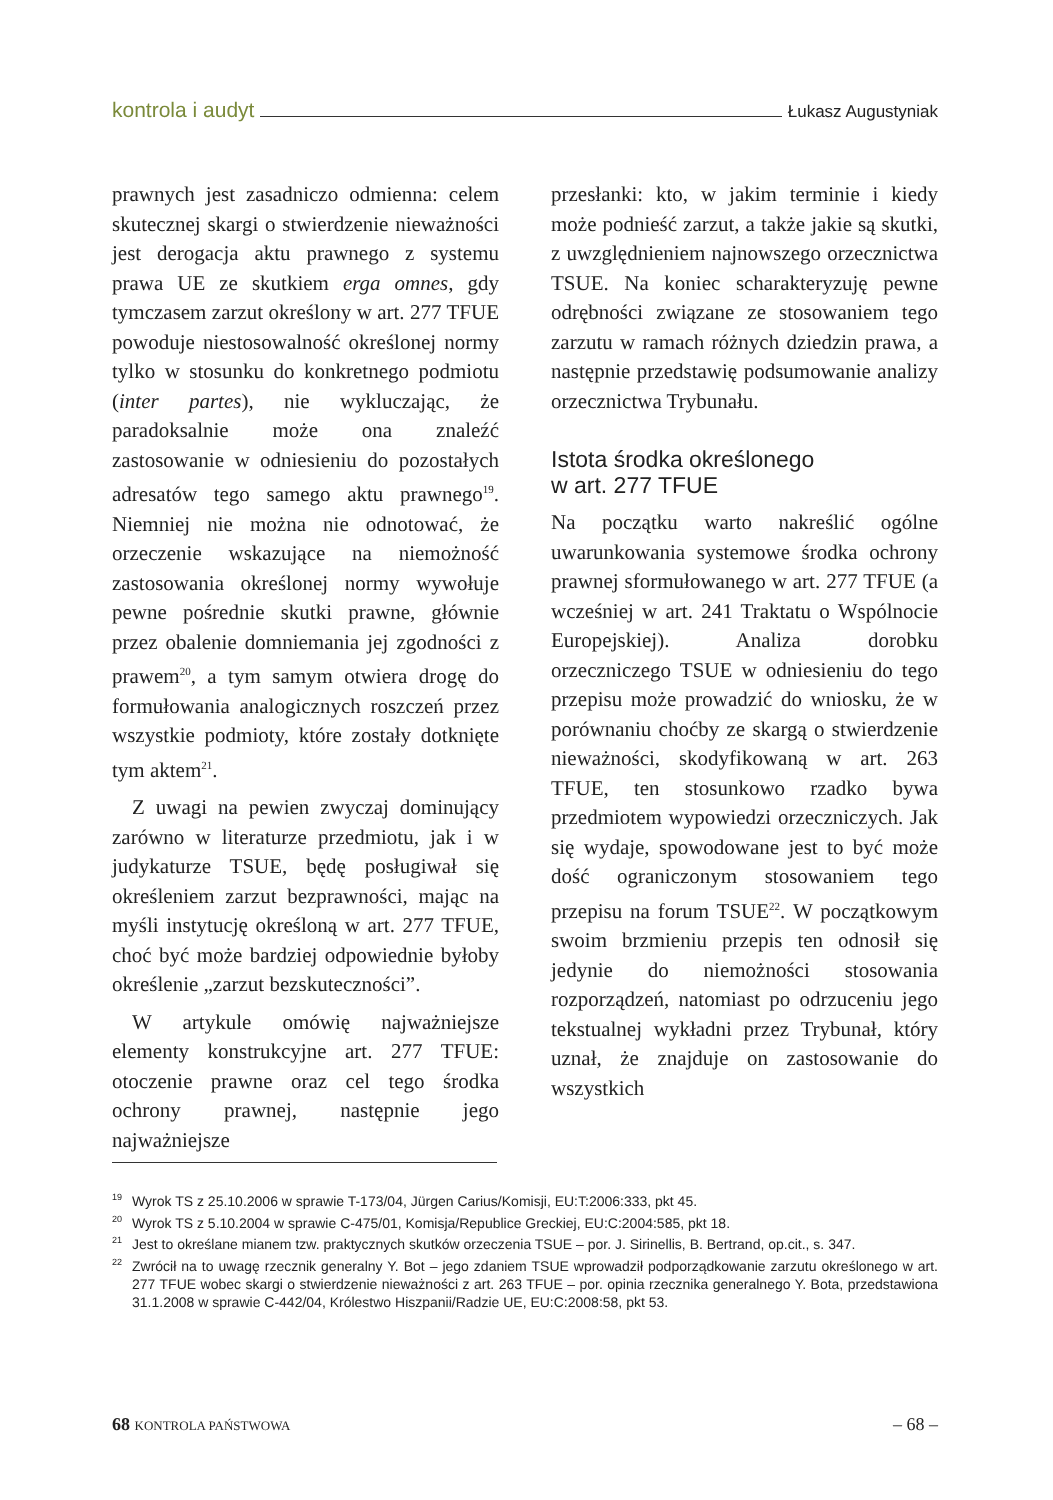kontrola i audyt Łukasz Augustyniak
prawnych jest zasadniczo odmienna: celem skutecznej skargi o stwierdzenie nieważności jest derogacja aktu prawnego z systemu prawa UE ze skutkiem erga omnes, gdy tymczasem zarzut określony w art. 277 TFUE powoduje niestosowalność określonej normy tylko w stosunku do konkretnego podmiotu (inter partes), nie wykluczając, że paradoksalnie może ona znaleźć zastosowanie w odniesieniu do pozostałych adresatów tego samego aktu prawnego<sup>19</sup>. Niemniej nie można nie odnotować, że orzeczenie wskazujące na niemożność zastosowania określonej normy wywołuje pewne pośrednie skutki prawne, głównie przez obalenie domniemania jej zgodności z prawem<sup>20</sup>, a tym samym otwiera drogę do formułowania analogicznych roszczeń przez wszystkie podmioty, które zostały dotknięte tym aktem<sup>21</sup>.
Z uwagi na pewien zwyczaj dominujący zarówno w literaturze przedmiotu, jak i w judykaturze TSUE, będę posługiwał się określeniem zarzut bezprawności, mając na myśli instytucję określoną w art. 277 TFUE, choć być może bardziej odpowiednie byłoby określenie „zarzut bezskuteczności”.
W artykule omówię najważniejsze elementy konstrukcyjne art. 277 TFUE: otoczenie prawne oraz cel tego środka ochrony prawnej, następnie jego najważniejsze
przesłanki: kto, w jakim terminie i kiedy może podnieść zarzut, a także jakie są skutki, z uwzględnieniem najnowszego orzecznictwa TSUE. Na koniec scharakteryzuję pewne odrębności związane ze stosowaniem tego zarzutu w ramach różnych dziedzin prawa, a następnie przedstawię podsumowanie analizy orzecznictwa Trybunału.
Istota środka określonego
w art. 277 TFUE
Na początku warto nakreślić ogólne uwarunkowania systemowe środka ochrony prawnej sformułowanego w art. 277 TFUE (a wcześniej w art. 241 Traktatu o Wspólnocie Europejskiej). Analiza dorobku orzeczniczego TSUE w odniesieniu do tego przepisu może prowadzić do wniosku, że w porównaniu choćby ze skargą o stwierdzenie nieważności, skodyfikowaną w art. 263 TFUE, ten stosunkowo rzadko bywa przedmiotem wypowiedzi orzeczniczych. Jak się wydaje, spowodowane jest to być może dość ograniczonym stosowaniem tego przepisu na forum TSUE<sup>22</sup>. W początkowym swoim brzmieniu przepis ten odnosił się jedynie do niemożności stosowania rozporządzeń, natomiast po odrzuceniu jego tekstualnej wykładni przez Trybunał, który uznał, że znajduje on zastosowanie do wszystkich
<sup>19</sup> Wyrok TS z 25.10.2006 w sprawie T-173/04, Jürgen Carius/Komisji, EU:T:2006:333, pkt 45.
<sup>20</sup> Wyrok TS z 5.10.2004 w sprawie C-475/01, Komisja/Republice Greckiej, EU:C:2004:585, pkt 18.
<sup>21</sup> Jest to określane mianem tzw. praktycznych skutków orzeczenia TSUE – por. J. Sirinellis, B. Bertrand, op.cit., s. 347.
<sup>22</sup> Zwrócił na to uwagę rzecznik generalny Y. Bot – jego zdaniem TSUE wprowadził podporządkowanie zarzutu określonego w art. 277 TFUE wobec skargi o stwierdzenie nieważności z art. 263 TFUE – por. opinia rzecznika generalnego Y. Bota, przedstawiona 31.1.2008 w sprawie C-442/04, Królestwo Hiszpanii/Radzie UE, EU:C:2008:58, pkt 53.
68 KONTROLA PAŃSTWOWA – 68 –